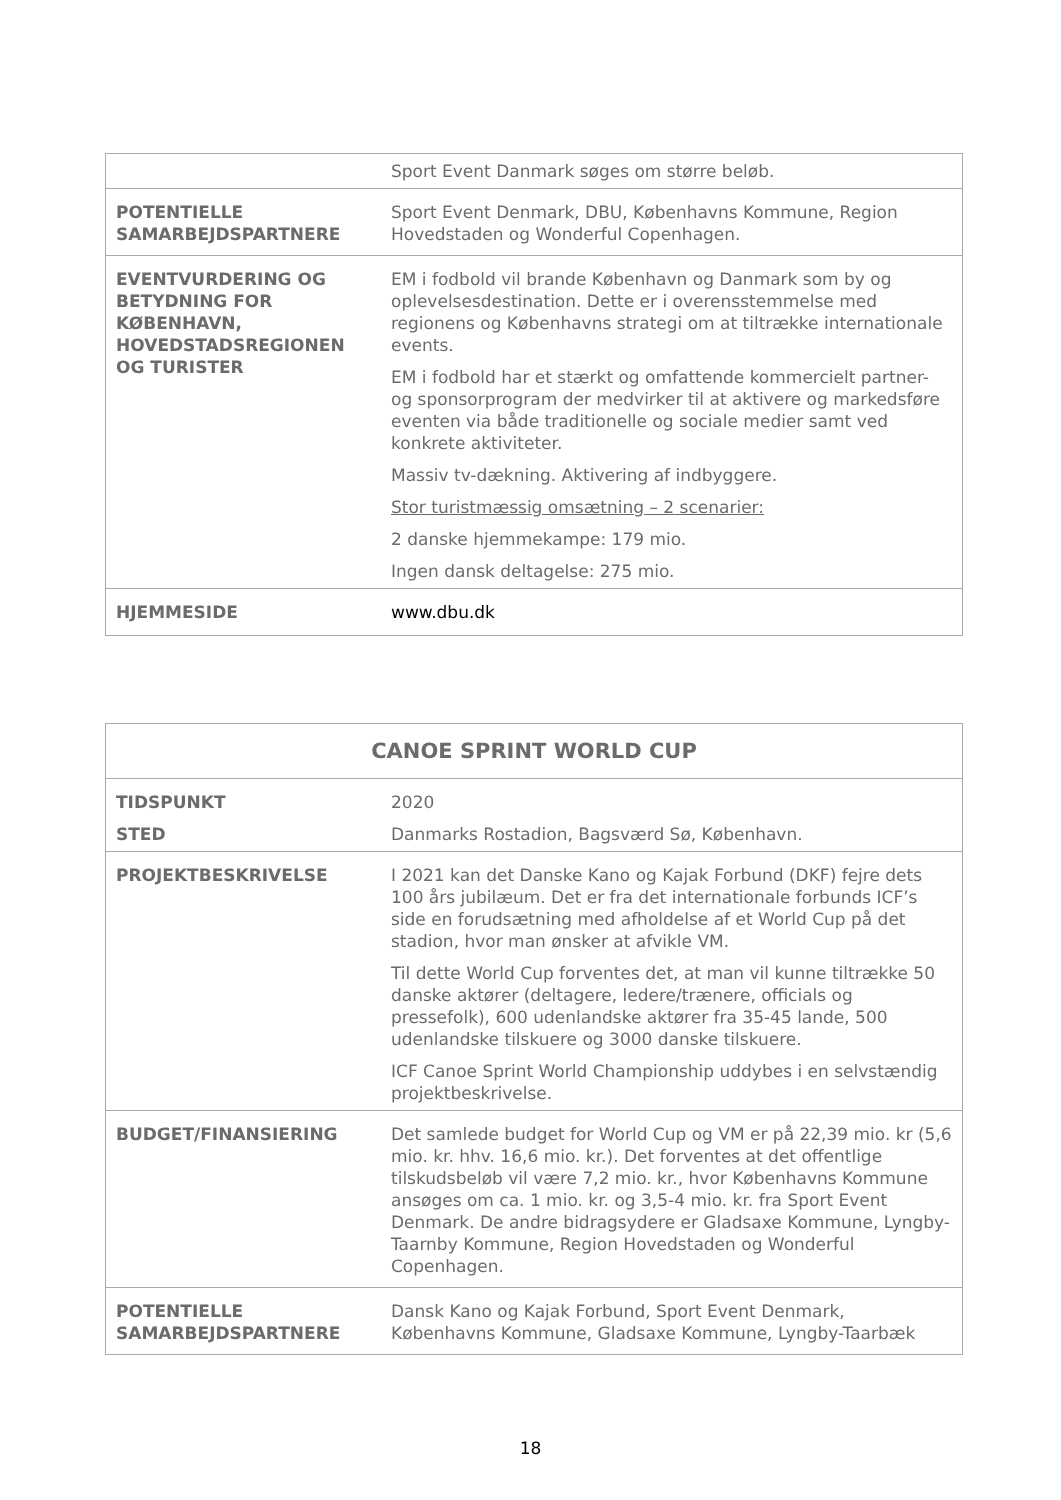| | Sport Event Danmark søges om større beløb. |
| POTENTIELLE SAMARBEJDSPARTNERE | Sport Event Denmark, DBU, Københavns Kommune, Region Hovedstaden og Wonderful Copenhagen. |
| EVENTVURDERING OG BETYDNING FOR KØBENHAVN, HOVEDSTADSREGIONEN OG TURISTER | EM i fodbold vil brande København og Danmark som by og oplevelsesdestination. Dette er i overensstemmelse med regionens og Københavns strategi om at tiltrække internationale events. EM i fodbold har et stærkt og omfattende kommercielt partner- og sponsorprogram der medvirker til at aktivere og markedsføre eventen via både traditionelle og sociale medier samt ved konkrete aktiviteter. Massiv tv-dækning. Aktivering af indbyggere. Stor turistmæssig omsætning – 2 scenarier: 2 danske hjemmekampe: 179 mio. Ingen dansk deltagelse: 275 mio. |
| HJEMMESIDE | www.dbu.dk |
| CANOE SPRINT WORLD CUP | |
| TIDSPUNKT STED | 2020 Danmarks Rostadion, Bagsværd Sø, København. |
| PROJEKTBESKRIVELSE | I 2021 kan det Danske Kano og Kajak Forbund (DKF) fejre dets 100 års jubilæum. Det er fra det internationale forbunds ICF’s side en forudsætning med afholdelse af et World Cup på det stadion, hvor man ønsker at afvikle VM. Til dette World Cup forventes det, at man vil kunne tiltrække 50 danske aktører (deltagere, ledere/trænere, officials og pressefolk), 600 udenlandske aktører fra 35-45 lande, 500 udenlandske tilskuere og 3000 danske tilskuere. ICF Canoe Sprint World Championship uddybes i en selvstændig projektbeskrivelse. |
| BUDGET/FINANSIERING | Det samlede budget for World Cup og VM er på 22,39 mio. kr (5,6 mio. kr. hhv. 16,6 mio. kr.). Det forventes at det offentlige tilskudsbeløb vil være 7,2 mio. kr., hvor Københavns Kommune ansøges om ca. 1 mio. kr. og 3,5-4 mio. kr. fra Sport Event Denmark. De andre bidragsydere er Gladsaxe Kommune, Lyngby-Taarnby Kommune, Region Hovedstaden og Wonderful Copenhagen. |
| POTENTIELLE SAMARBEJDSPARTNERE | Dansk Kano og Kajak Forbund, Sport Event Denmark, Københavns Kommune, Gladsaxe Kommune, Lyngby-Taarbæk |
18